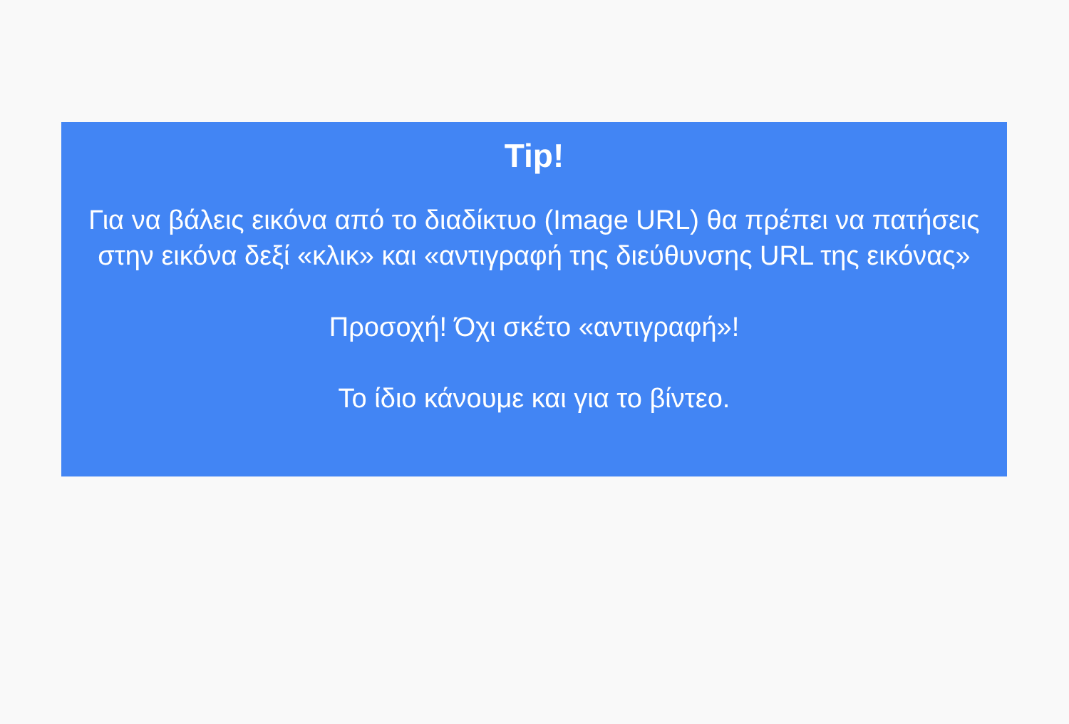Tip!
Για να βάλεις εικόνα από το διαδίκτυο (Image URL) θα πρέπει να πατήσεις στην εικόνα δεξί «κλικ» και «αντιγραφή της διεύθυνσης URL της εικόνας»
Προσοχή! Όχι σκέτο «αντιγραφή»!
Το ίδιο κάνουμε και για το βίντεο.